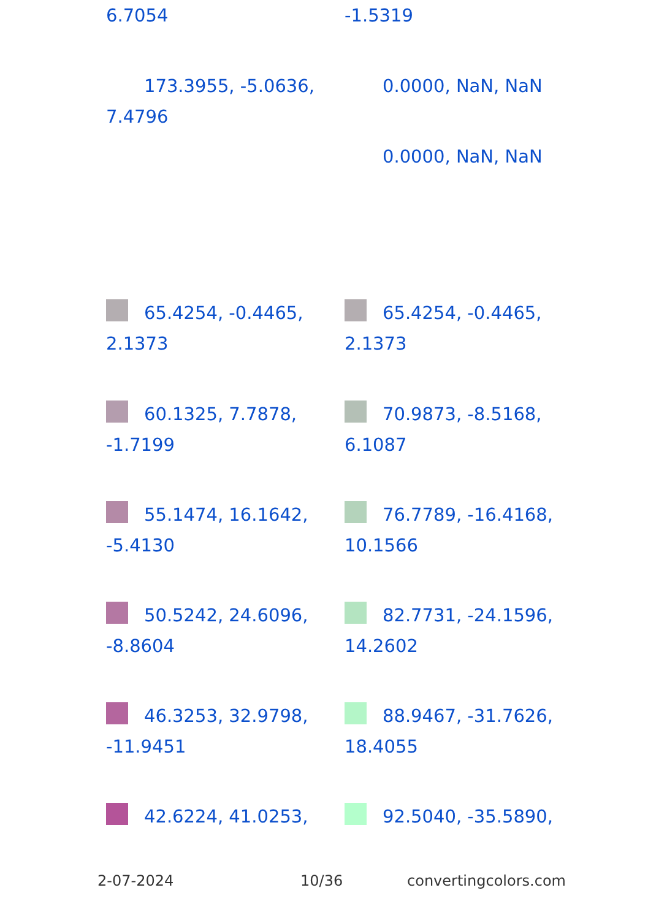6.7054 -1.5319
173.3955, -5.0636, 7.4796
0.0000, NaN, NaN
0.0000, NaN, NaN
65.4254, -0.4465, 2.1373
65.4254, -0.4465, 2.1373
60.1325, 7.7878, -1.7199
70.9873, -8.5168, 6.1087
55.1474, 16.1642, -5.4130
76.7789, -16.4168, 10.1566
50.5242, 24.6096, -8.8604
82.7731, -24.1596, 14.2602
46.3253, 32.9798, -11.9451
88.9467, -31.7626, 18.4055
42.6224, 41.0253, 92.5040, -35.5890,
2-07-2024 10/36 convertingcolors.com